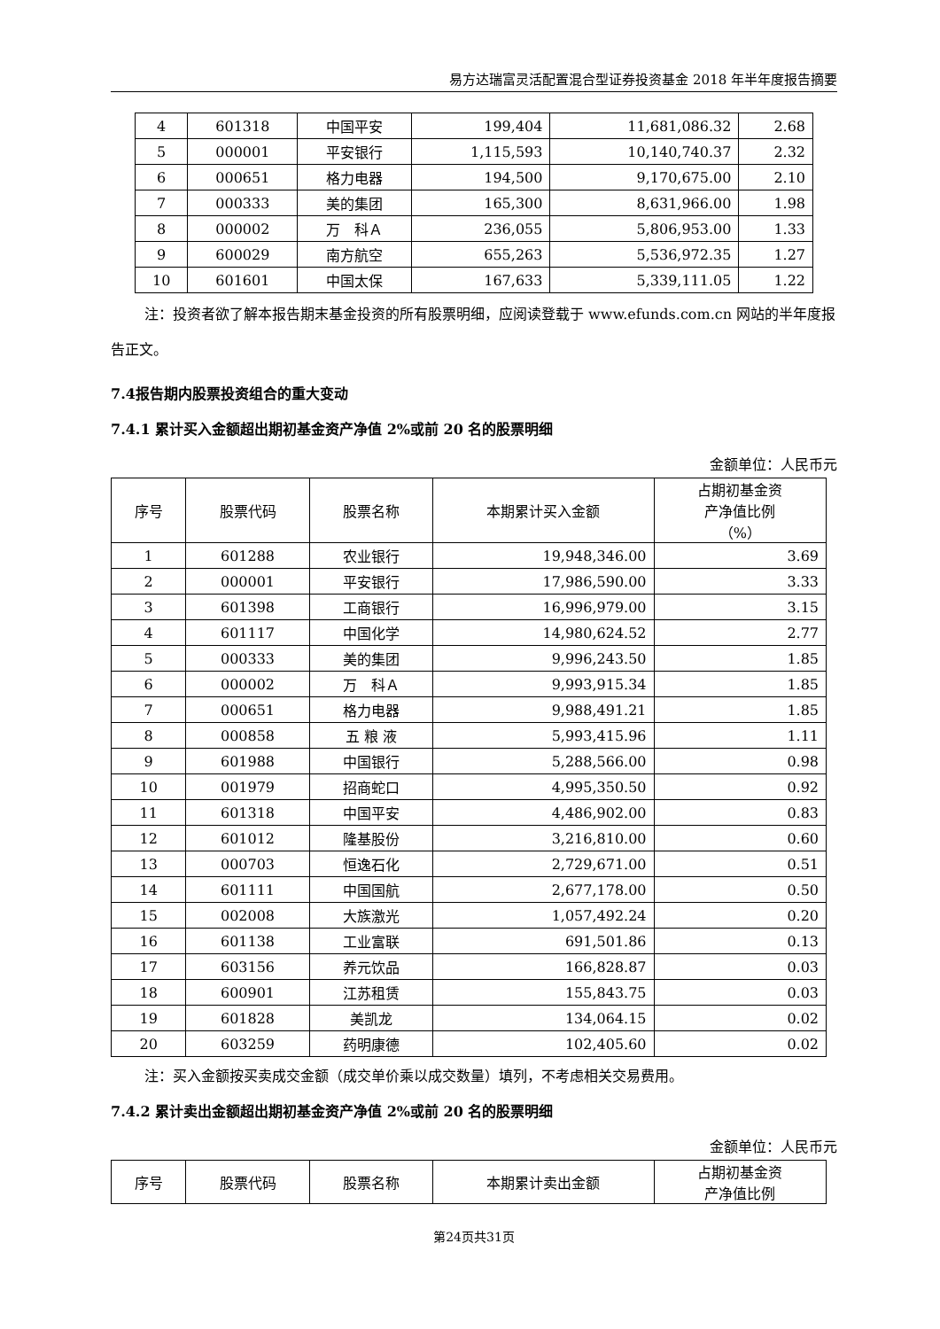易方达瑞富灵活配置混合型证券投资基金 2018 年半年度报告摘要
| 4 | 601318 | 中国平安 | 199,404 | 11,681,086.32 | 2.68 |
| 5 | 000001 | 平安银行 | 1,115,593 | 10,140,740.37 | 2.32 |
| 6 | 000651 | 格力电器 | 194,500 | 9,170,675.00 | 2.10 |
| 7 | 000333 | 美的集团 | 165,300 | 8,631,966.00 | 1.98 |
| 8 | 000002 | 万 科Ａ | 236,055 | 5,806,953.00 | 1.33 |
| 9 | 600029 | 南方航空 | 655,263 | 5,536,972.35 | 1.27 |
| 10 | 601601 | 中国太保 | 167,633 | 5,339,111.05 | 1.22 |
注：投资者欲了解本报告期末基金投资的所有股票明细，应阅读登载于 www.efunds.com.cn 网站的半年度报告正文。
7.4报告期内股票投资组合的重大变动
7.4.1 累计买入金额超出期初基金资产净值 2%或前 20 名的股票明细
金额单位：人民币元
| 序号 | 股票代码 | 股票名称 | 本期累计买入金额 | 占期初基金资 产净值比例 （%） |
| --- | --- | --- | --- | --- |
| 1 | 601288 | 农业银行 | 19,948,346.00 | 3.69 |
| 2 | 000001 | 平安银行 | 17,986,590.00 | 3.33 |
| 3 | 601398 | 工商银行 | 16,996,979.00 | 3.15 |
| 4 | 601117 | 中国化学 | 14,980,624.52 | 2.77 |
| 5 | 000333 | 美的集团 | 9,996,243.50 | 1.85 |
| 6 | 000002 | 万 科Ａ | 9,993,915.34 | 1.85 |
| 7 | 000651 | 格力电器 | 9,988,491.21 | 1.85 |
| 8 | 000858 | 五 粮 液 | 5,993,415.96 | 1.11 |
| 9 | 601988 | 中国银行 | 5,288,566.00 | 0.98 |
| 10 | 001979 | 招商蛇口 | 4,995,350.50 | 0.92 |
| 11 | 601318 | 中国平安 | 4,486,902.00 | 0.83 |
| 12 | 601012 | 隆基股份 | 3,216,810.00 | 0.60 |
| 13 | 000703 | 恒逸石化 | 2,729,671.00 | 0.51 |
| 14 | 601111 | 中国国航 | 2,677,178.00 | 0.50 |
| 15 | 002008 | 大族激光 | 1,057,492.24 | 0.20 |
| 16 | 601138 | 工业富联 | 691,501.86 | 0.13 |
| 17 | 603156 | 养元饮品 | 166,828.87 | 0.03 |
| 18 | 600901 | 江苏租赁 | 155,843.75 | 0.03 |
| 19 | 601828 | 美凯龙 | 134,064.15 | 0.02 |
| 20 | 603259 | 药明康德 | 102,405.60 | 0.02 |
注：买入金额按买卖成交金额（成交单价乘以成交数量）填列，不考虑相关交易费用。
7.4.2 累计卖出金额超出期初基金资产净值 2%或前 20 名的股票明细
金额单位：人民币元
| 序号 | 股票代码 | 股票名称 | 本期累计卖出金额 | 占期初基金资 产净值比例 |
| --- | --- | --- | --- | --- |
第24页共31页